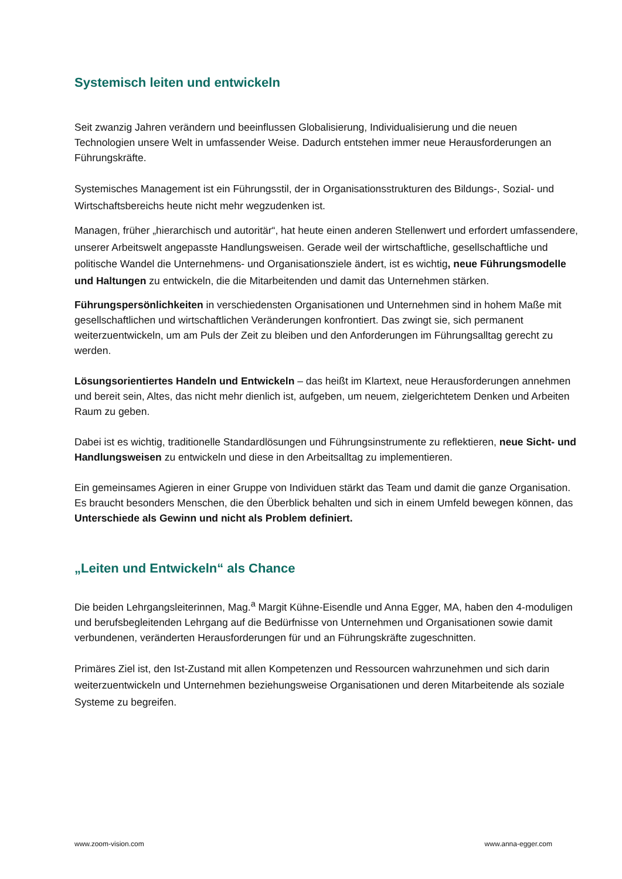Systemisch leiten und entwickeln
Seit zwanzig Jahren verändern und beeinflussen Globalisierung, Individualisierung und die neuen Technologien unsere Welt in umfassender Weise. Dadurch entstehen immer neue Herausforderungen an Führungskräfte.
Systemisches Management ist ein Führungsstil, der in Organisationsstrukturen des Bildungs-, Sozial- und Wirtschaftsbereichs heute nicht mehr wegzudenken ist.
Managen, früher „hierarchisch und autoritär“, hat heute einen anderen Stellenwert und erfordert umfassendere, unserer Arbeitswelt angepasste Handlungsweisen. Gerade weil der wirtschaftliche, gesellschaftliche und politische Wandel die Unternehmens- und Organisationsziele ändert, ist es wichtig, neue Führungsmodelle und Haltungen zu entwickeln, die die Mitarbeitenden und damit das Unternehmen stärken.
Führungspersönlichkeiten in verschiedensten Organisationen und Unternehmen sind in hohem Maße mit gesellschaftlichen und wirtschaftlichen Veränderungen konfrontiert. Das zwingt sie, sich permanent weiterzuentwickeln, um am Puls der Zeit zu bleiben und den Anforderungen im Führungsalltag gerecht zu werden.
Lösungsorientiertes Handeln und Entwickeln – das heißt im Klartext, neue Herausforderungen annehmen und bereit sein, Altes, das nicht mehr dienlich ist, aufgeben, um neuem, zielgerichtetem Denken und Arbeiten Raum zu geben.
Dabei ist es wichtig, traditionelle Standardlösungen und Führungsinstrumente zu reflektieren, neue Sicht- und Handlungsweisen zu entwickeln und diese in den Arbeitsalltag zu implementieren.
Ein gemeinsames Agieren in einer Gruppe von Individuen stärkt das Team und damit die ganze Organisation. Es braucht besonders Menschen, die den Überblick behalten und sich in einem Umfeld bewegen können, das Unterschiede als Gewinn und nicht als Problem definiert.
„Leiten und Entwickeln“ als Chance
Die beiden Lehrgangsleiterinnen, Mag.<sup>a</sup> Margit Kühne-Eisendle und Anna Egger, MA, haben den 4-moduligen und berufsbegleitenden Lehrgang auf die Bedürfnisse von Unternehmen und Organisationen sowie damit verbundenen, veränderten Herausforderungen für und an Führungskräfte zugeschnitten.
Primäres Ziel ist, den Ist-Zustand mit allen Kompetenzen und Ressourcen wahrzunehmen und sich darin weiterzuentwickeln und Unternehmen beziehungsweise Organisationen und deren Mitarbeitende als soziale Systeme zu begreifen.
www.zoom-vision.com www.anna-egger.com